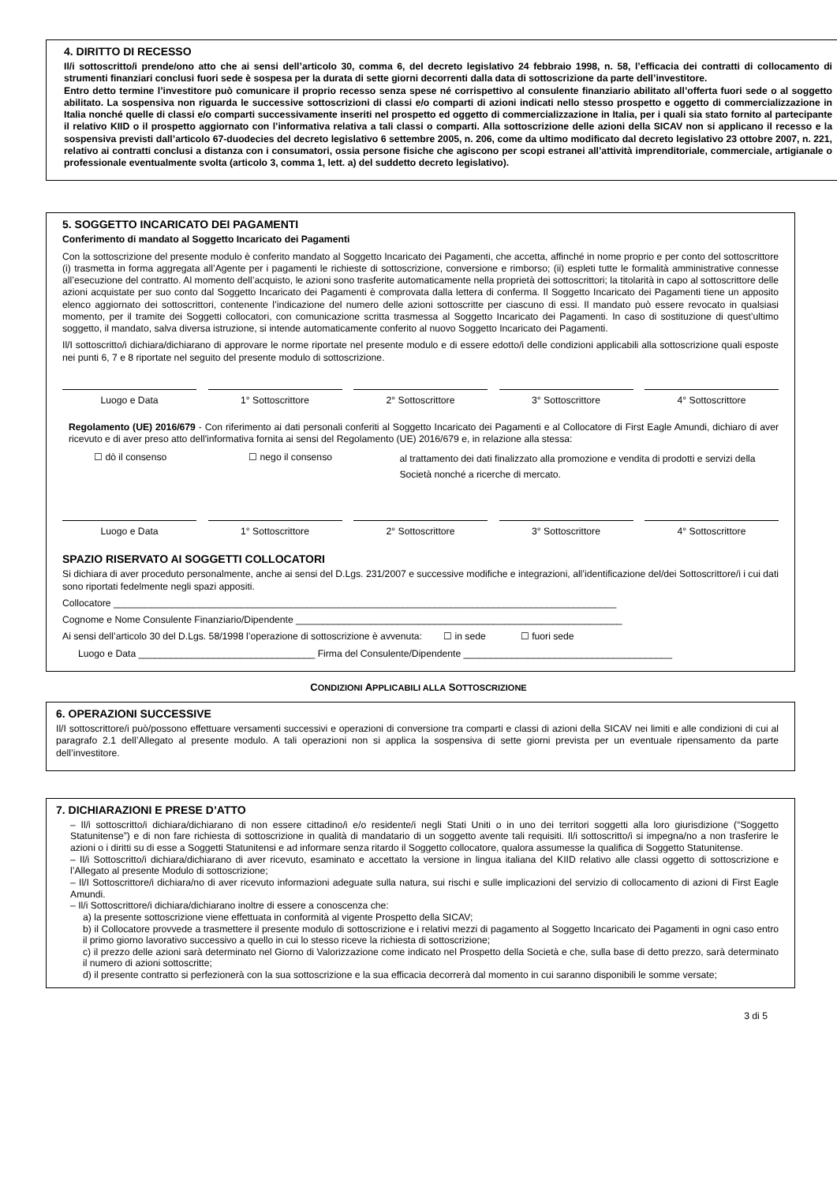4. DIRITTO DI RECESSO
Il/i sottoscritto/i prende/ono atto che ai sensi dell’articolo 30, comma 6, del decreto legislativo 24 febbraio 1998, n. 58, l’efficacia dei contratti di collocamento di strumenti finanziari conclusi fuori sede è sospesa per la durata di sette giorni decorrenti dalla data di sottoscrizione da parte dell’investitore.
Entro detto termine l’investitore può comunicare il proprio recesso senza spese né corrispettivo al consulente finanziario abilitato all’offerta fuori sede o al soggetto abilitato. La sospensiva non riguarda le successive sottoscrizioni di classi e/o comparti di azioni indicati nello stesso prospetto e oggetto di commercializzazione in Italia nonché quelle di classi e/o comparti successivamente inseriti nel prospetto ed oggetto di commercializzazione in Italia, per i quali sia stato fornito al partecipante il relativo KIID o il prospetto aggiornato con l’informativa relativa a tali classi o comparti. Alla sottoscrizione delle azioni della SICAV non si applicano il recesso e la sospensiva previsti dall’articolo 67-duodecies del decreto legislativo 6 settembre 2005, n. 206, come da ultimo modificato dal decreto legislativo 23 ottobre 2007, n. 221, relativo ai contratti conclusi a distanza con i consumatori, ossia persone fisiche che agiscono per scopi estranei all’attività imprenditoriale, commerciale, artigianale o professionale eventualmente svolta (articolo 3, comma 1, lett. a) del suddetto decreto legislativo).
5. SOGGETTO INCARICATO DEI PAGAMENTI
Conferimento di mandato al Soggetto Incaricato dei Pagamenti
Con la sottoscrizione del presente modulo è conferito mandato al Soggetto Incaricato dei Pagamenti, che accetta, affinché in nome proprio e per conto del sottoscrittore (i) trasmetta in forma aggregata all’Agente per i pagamenti le richieste di sottoscrizione, conversione e rimborso; (ii) espleti tutte le formalità amministrative connesse all’esecuzione del contratto. Al momento dell’acquisto, le azioni sono trasferite automaticamente nella proprietà dei sottoscrittori; la titolarità in capo al sottoscrittore delle azioni acquistate per suo conto dal Soggetto Incaricato dei Pagamenti è comprovata dalla lettera di conferma. Il Soggetto Incaricato dei Pagamenti tiene un apposito elenco aggiornato dei sottoscrittori, contenente l’indicazione del numero delle azioni sottoscritte per ciascuno di essi. Il mandato può essere revocato in qualsiasi momento, per il tramite dei Soggetti collocatori, con comunicazione scritta trasmessa al Soggetto Incaricato dei Pagamenti. In caso di sostituzione di quest’ultimo soggetto, il mandato, salva diversa istruzione, si intende automaticamente conferito al nuovo Soggetto Incaricato dei Pagamenti.
Il/I sottoscritto/i dichiara/dichiarano di approvare le norme riportate nel presente modulo e di essere edotto/i delle condizioni applicabili alla sottoscrizione quali esposte nei punti 6, 7 e 8 riportate nel seguito del presente modulo di sottoscrizione.
Luogo e Data 1° Sottoscrittore 2° Sottoscrittore 3° Sottoscrittore 4° Sottoscrittore
Regolamento (UE) 2016/679 - Con riferimento ai dati personali conferiti al Soggetto Incaricato dei Pagamenti e al Collocatore di First Eagle Amundi, dichiaro di aver ricevuto e di aver preso atto dell'informativa fornita ai sensi del Regolamento (UE) 2016/679 e, in relazione alla stessa:
☐ dò il consenso ☐ nego il consenso al trattamento dei dati finalizzato alla promozione e vendita di prodotti e servizi della Società nonché a ricerche di mercato.
Luogo e Data 1° Sottoscrittore 2° Sottoscrittore 3° Sottoscrittore 4° Sottoscrittore
SPAZIO RISERVATO AI SOGGETTI COLLOCATORI
Si dichiara di aver proceduto personalmente, anche ai sensi del D.Lgs. 231/2007 e successive modifiche e integrazioni, all’identificazione del/dei Sottoscrittore/i i cui dati sono riportati fedelmente negli spazi appositi.
Collocatore ______________________________________________________________________________________________
Cognome e Nome Consulente Finanziario/Dipendente _____________________________________________________________
Ai sensi dell’articolo 30 del D.Lgs. 58/1998 l’operazione di sottoscrizione è avvenuta: ☐ in sede ☐ fuori sede
Luogo e Data _________________________________ Firma del Consulente/Dipendente _______________________________________
CONDIZIONI APPLICABILI ALLA SOTTOSCRIZIONE
6. OPERAZIONI SUCCESSIVE
Il/I sottoscrittore/i può/possono effettuare versamenti successivi e operazioni di conversione tra comparti e classi di azioni della SICAV nei limiti e alle condizioni di cui al paragrafo 2.1 dell’Allegato al presente modulo. A tali operazioni non si applica la sospensiva di sette giorni prevista per un eventuale ripensamento da parte dell’investitore.
7. DICHIARAZIONI E PRESE D’ATTO
– Il/i sottoscritto/i dichiara/dichiarano di non essere cittadino/i e/o residente/i negli Stati Uniti o in uno dei territori soggetti alla loro giurisdizione (“Soggetto Statunitense”) e di non fare richiesta di sottoscrizione in qualità di mandatario di un soggetto avente tali requisiti. Il/i sottoscritto/i si impegna/no a non trasferire le azioni o i diritti su di esse a Soggetti Statunitensi e ad informare senza ritardo il Soggetto collocatore, qualora assumesse la qualifica di Soggetto Statunitense.
– Il/i Sottoscritto/i dichiara/dichiarano di aver ricevuto, esaminato e accettato la versione in lingua italiana del KIID relativo alle classi oggetto di sottoscrizione e l’Allegato al presente Modulo di sottoscrizione;
– Il/I Sottoscrittore/i dichiara/no di aver ricevuto informazioni adeguate sulla natura, sui rischi e sulle implicazioni del servizio di collocamento di azioni di First Eagle Amundi.
– Il/i Sottoscrittore/i dichiara/dichiarano inoltre di essere a conoscenza che:
a) la presente sottoscrizione viene effettuata in conformità al vigente Prospetto della SICAV;
b) il Collocatore provvede a trasmettere il presente modulo di sottoscrizione e i relativi mezzi di pagamento al Soggetto Incaricato dei Pagamenti in ogni caso entro il primo giorno lavorativo successivo a quello in cui lo stesso riceve la richiesta di sottoscrizione;
c) il prezzo delle azioni sarà determinato nel Giorno di Valorizzazione come indicato nel Prospetto della Società e che, sulla base di detto prezzo, sarà determinato il numero di azioni sottoscritte;
d) il presente contratto si perfezionerà con la sua sottoscrizione e la sua efficacia decorrerà dal momento in cui saranno disponibili le somme versate;
3 di 5